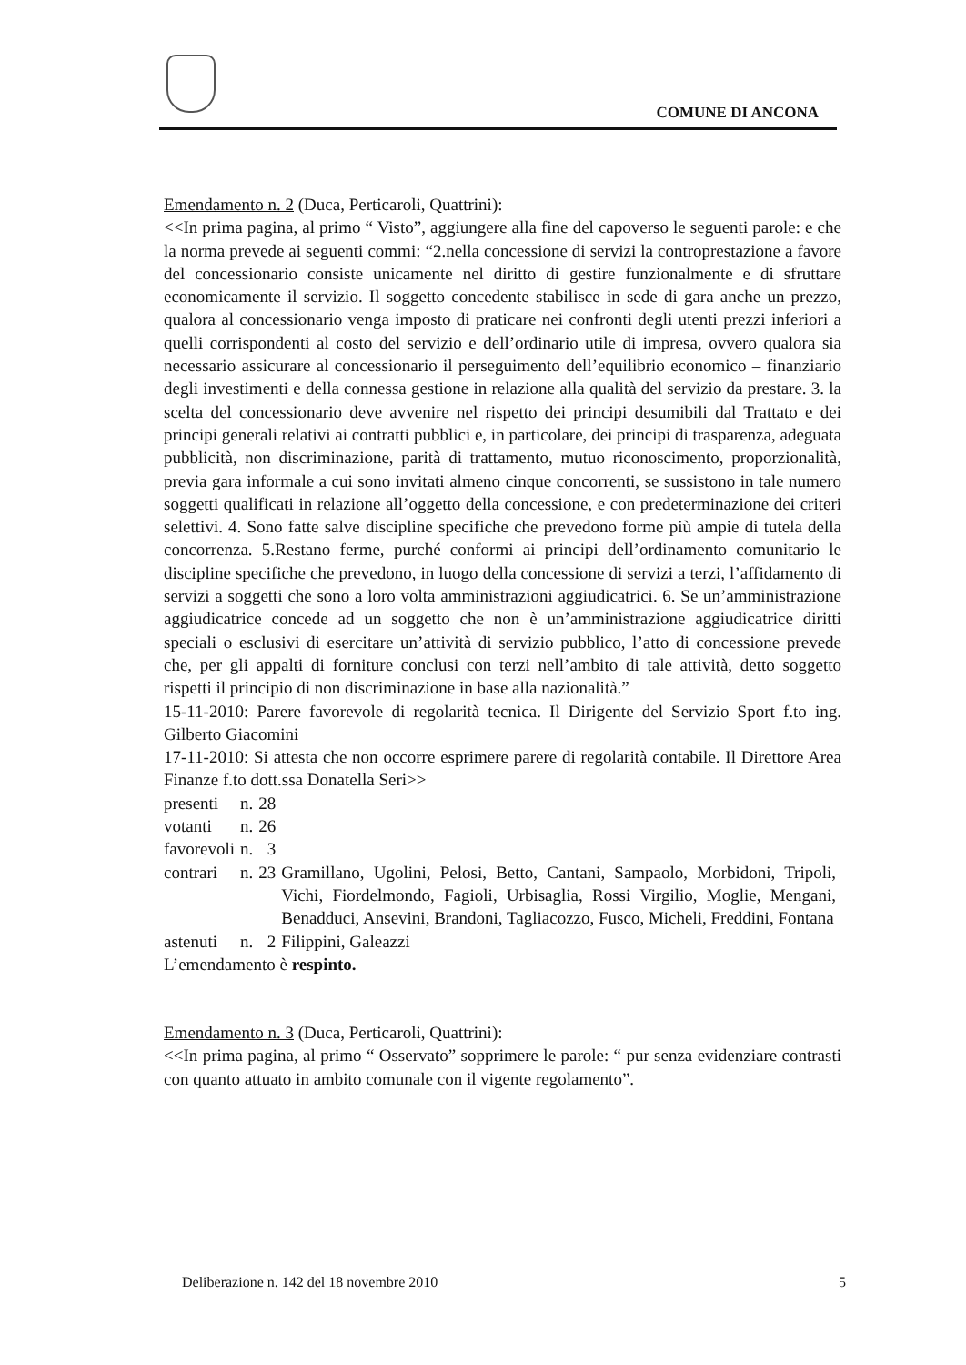COMUNE DI ANCONA
Emendamento n. 2 (Duca, Perticaroli, Quattrini):
<<In prima pagina, al primo “ Visto”, aggiungere alla fine del capoverso le seguenti parole: e che la norma prevede ai seguenti commi: “2.nella concessione di servizi la controprestazione a favore del concessionario consiste unicamente nel diritto di gestire funzionalmente e di sfruttare economicamente il servizio. Il soggetto concedente stabilisce in sede di gara anche un prezzo, qualora al concessionario venga imposto di praticare nei confronti degli utenti prezzi inferiori a quelli corrispondenti al costo del servizio e dell’ordinario utile di impresa, ovvero qualora sia necessario assicurare al concessionario il perseguimento dell’equilibrio economico – finanziario degli investimenti e della connessa gestione in relazione alla qualità del servizio da prestare. 3. la scelta del concessionario deve avvenire nel rispetto dei principi desumibili dal Trattato e dei principi generali relativi ai contratti pubblici e, in particolare, dei principi di trasparenza, adeguata pubblicità, non discriminazione, parità di trattamento, mutuo riconoscimento, proporzionalità, previa gara informale a cui sono invitati almeno cinque concorrenti, se sussistono in tale numero soggetti qualificati in relazione all’oggetto della concessione, e con predeterminazione dei criteri selettivi. 4. Sono fatte salve discipline specifiche che prevedono forme più ampie di tutela della concorrenza. 5.Restano ferme, purché conformi ai principi dell’ordinamento comunitario le discipline specifiche che prevedono, in luogo della concessione di servizi a terzi, l’affidamento di servizi a soggetti che sono a loro volta amministrazioni aggiudicatrici. 6. Se un’amministrazione aggiudicatrice concede ad un soggetto che non è un’amministrazione aggiudicatrice diritti speciali o esclusivi di esercitare un’attività di servizio pubblico, l’atto di concessione prevede che, per gli appalti di forniture conclusi con terzi nell’ambito di tale attività, detto soggetto rispetti il principio di non discriminazione in base alla nazionalità.”
15-11-2010: Parere favorevole di regolarità tecnica. Il Dirigente del Servizio Sport f.to ing. Gilberto Giacomini
17-11-2010: Si attesta che non occorre esprimere parere di regolarità contabile. Il Direttore Area Finanze f.to dott.ssa Donatella Seri>>
| presenti | n. | 28 | |
| votanti | n. | 26 | |
| favorevoli | n. | 3 | |
| contrari | n. | 23 | Gramillano, Ugolini, Pelosi, Betto, Cantani, Sampaolo, Morbidoni, Tripoli, Vichi, Fiordelmondo, Fagioli, Urbisaglia, Rossi Virgilio, Moglie, Mengani, Benadduci, Ansevini, Brandoni, Tagliacozzo, Fusco, Micheli, Freddini, Fontana |
| astenuti | n. | 2 | Filippini, Galeazzi |
L’emendamento è respinto.
Emendamento n. 3 (Duca, Perticaroli, Quattrini):
<<In prima pagina, al primo “ Osservato” sopprimere le parole: “ pur senza evidenziare contrasti con quanto attuato in ambito comunale con il vigente regolamento”.
Deliberazione n. 142 del 18 novembre 2010 5